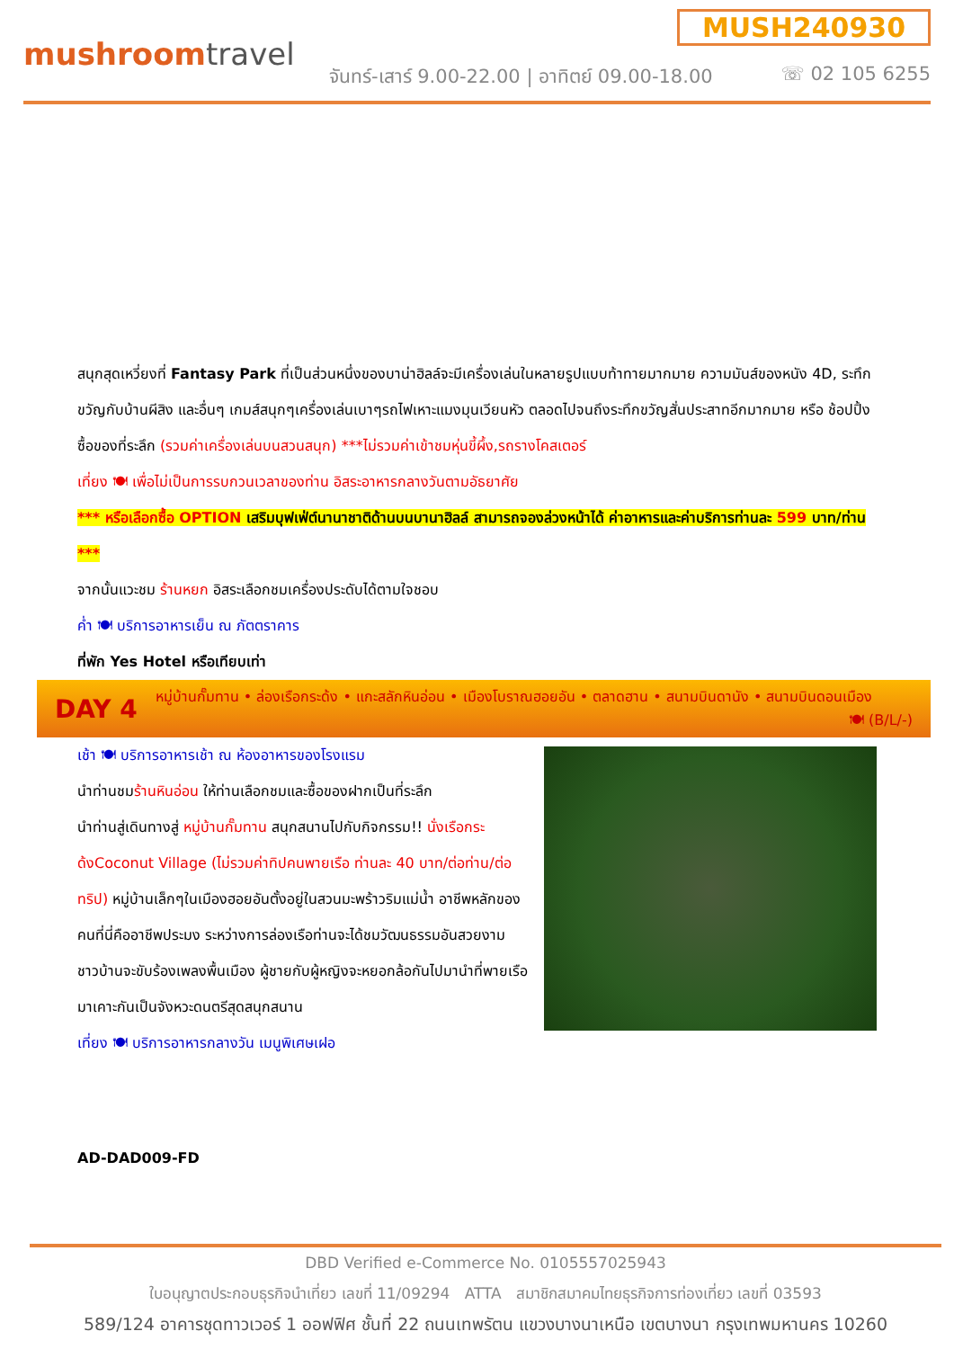mushroomtravel
MUSH240930
จันทร์-เสาร์ 9.00-22.00 | อาทิตย์ 09.00-18.00
☏ 02 105 6255
สนุกสุดเหวี่ยงที่ Fantasy Park ที่เป็นส่วนหนึ่งของบาน่าฮิลล์จะมีเครื่องเล่นในหลายรูปแบบท้าทายมากมาย ความมันส์ของหนัง 4D, ระทึกขวัญกับบ้านผีสิง และอื่นๆ เกมส์สนุกๆเครื่องเล่นเบาๆรถไฟเหาะแมงมุนเวียนหัว ตลอดไปจนถึงระทึกขวัญสั่นประสาทอีกมากมาย หรือ ช้อปปิ้งซื้อของที่ระลึก (รวมค่าเครื่องเล่นบนสวนสนุก) ***ไม่รวมค่าเข้าชมหุ่นขี้ผึ้ง,รถรางโคสเตอร์
เที่ยง 🍽 เพื่อไม่เป็นการรบกวนเวลาของท่าน อิสระอาหารกลางวันตามอัธยาศัย
*** หรือเลือกซื้อ OPTION เสริมบุฟเฟ่ต์นานาชาติด้านบนบานาฮิลล์ สามารถจองล่วงหน้าได้ ค่าอาหารและค่าบริการท่านละ 599 บาท/ท่าน ***
จากนั้นแวะชม ร้านหยก อิสระเลือกชมเครื่องประดับได้ตามใจชอบ
ค่ำ 🍽 บริการอาหารเย็น ณ ภัตตราคาร
ที่พัก Yes Hotel หรือเทียบเท่า
DAY 4
หมู่บ้านกั๊มทาน • ล่องเรือกระด้ง • แกะสลักหินอ่อน • เมืองโบราณฮอยอัน • ตลาดฮาน • สนามบินดานัง • สนามบินดอนเมือง 🍽 (B/L/-)
เช้า 🍽 บริการอาหารเช้า ณ ห้องอาหารของโรงแรม
นำท่านชมร้านหินอ่อน ให้ท่านเลือกชมและซื้อของฝากเป็นที่ระลึก
นำท่านสู่เดินทางสู่ หมู่บ้านกั๊มทาน สนุกสนานไปกับกิจกรรม!! นั่งเรือกระด้งCoconut Village (ไม่รวมค่าทิปคนพายเรือ ท่านละ 40 บาท/ต่อท่าน/ต่อทริป) หมู่บ้านเล็กๆในเมืองฮอยอันตั้งอยู่ในสวนมะพร้าวริมแม่น้ำ อาชีพหลักของคนที่นี่คืออาชีพประมง ระหว่างการล่องเรือท่านจะได้ชมวัฒนธรรมอันสวยงาม ชาวบ้านจะขับร้องเพลงพื้นเมือง ผู้ชายกับผู้หญิงจะหยอกล้อกันไปมานำที่พายเรือมาเคาะกันเป็นจังหวะดนตรีสุดสนุกสนาน
เที่ยง 🍽 บริการอาหารกลางวัน เมนูพิเศษเฝอ
AD-DAD009-FD
DBD Verified e-Commerce No. 0105557025943
ใบอนุญาตประกอบธุรกิจนำเที่ยว เลขที่ 11/09294 ATTA สมาชิกสมาคมไทยธุรกิจการท่องเที่ยว เลขที่ 03593
589/124 อาคารชุดทาวเวอร์ 1 ออฟฟิศ ชั้นที่ 22 ถนนเทพรัตน แขวงบางนาเหนือ เขตบางนา กรุงเทพมหานคร 10260